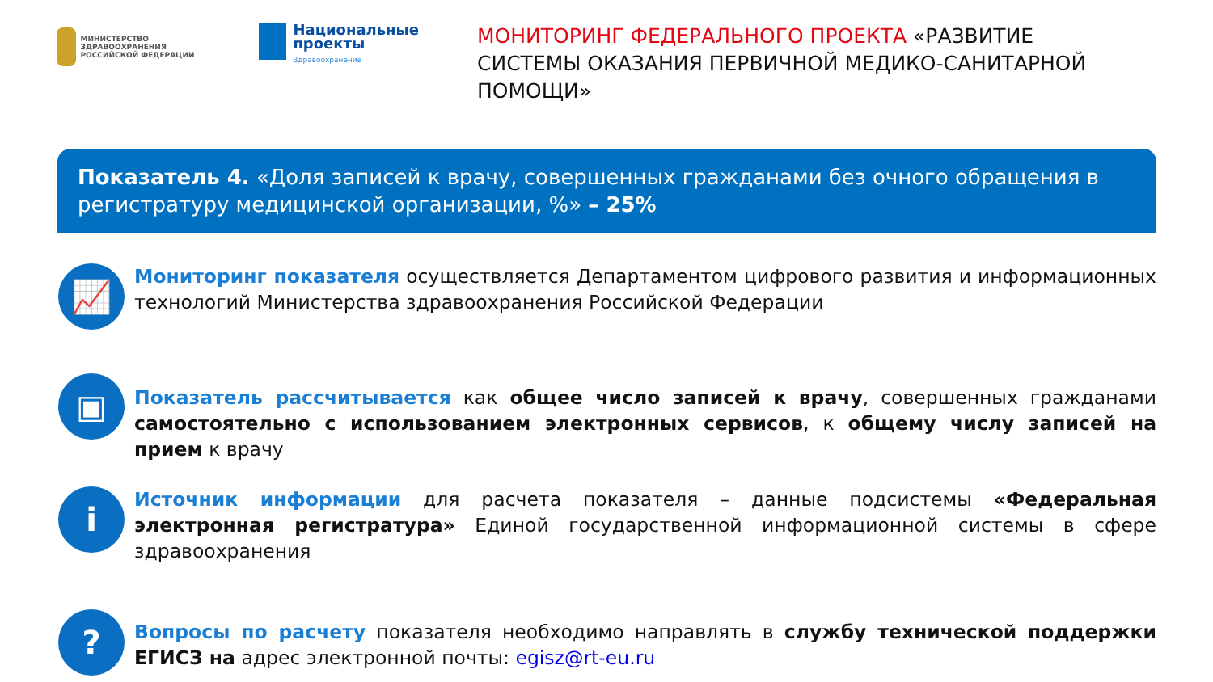МИНИСТЕРСТВО ЗДРАВООХРАНЕНИЯ РОССИЙСКОЙ ФЕДЕРАЦИИ
Национальные проекты
Здравоохранение
МОНИТОРИНГ ФЕДЕРАЛЬНОГО ПРОЕКТА «РАЗВИТИЕ СИСТЕМЫ ОКАЗАНИЯ ПЕРВИЧНОЙ МЕДИКО-САНИТАРНОЙ ПОМОЩИ»
Показатель 4. «Доля записей к врачу, совершенных гражданами без очного обращения в регистратуру медицинской организации, %» – 25%
📈
Мониторинг показателя осуществляется Департаментом цифрового развития и информационных технологий Министерства здравоохранения Российской Федерации
▣
Показатель рассчитывается как общее число записей к врачу, совершенных гражданами самостоятельно с использованием электронных сервисов, к общему числу записей на прием к врачу
i
Источник информации для расчета показателя – данные подсистемы «Федеральная электронная регистратура» Единой государственной информационной системы в сфере здравоохранения
?
Вопросы по расчету показателя необходимо направлять в службу технической поддержки ЕГИСЗ на адрес электронной почты: egisz@rt-eu.ru